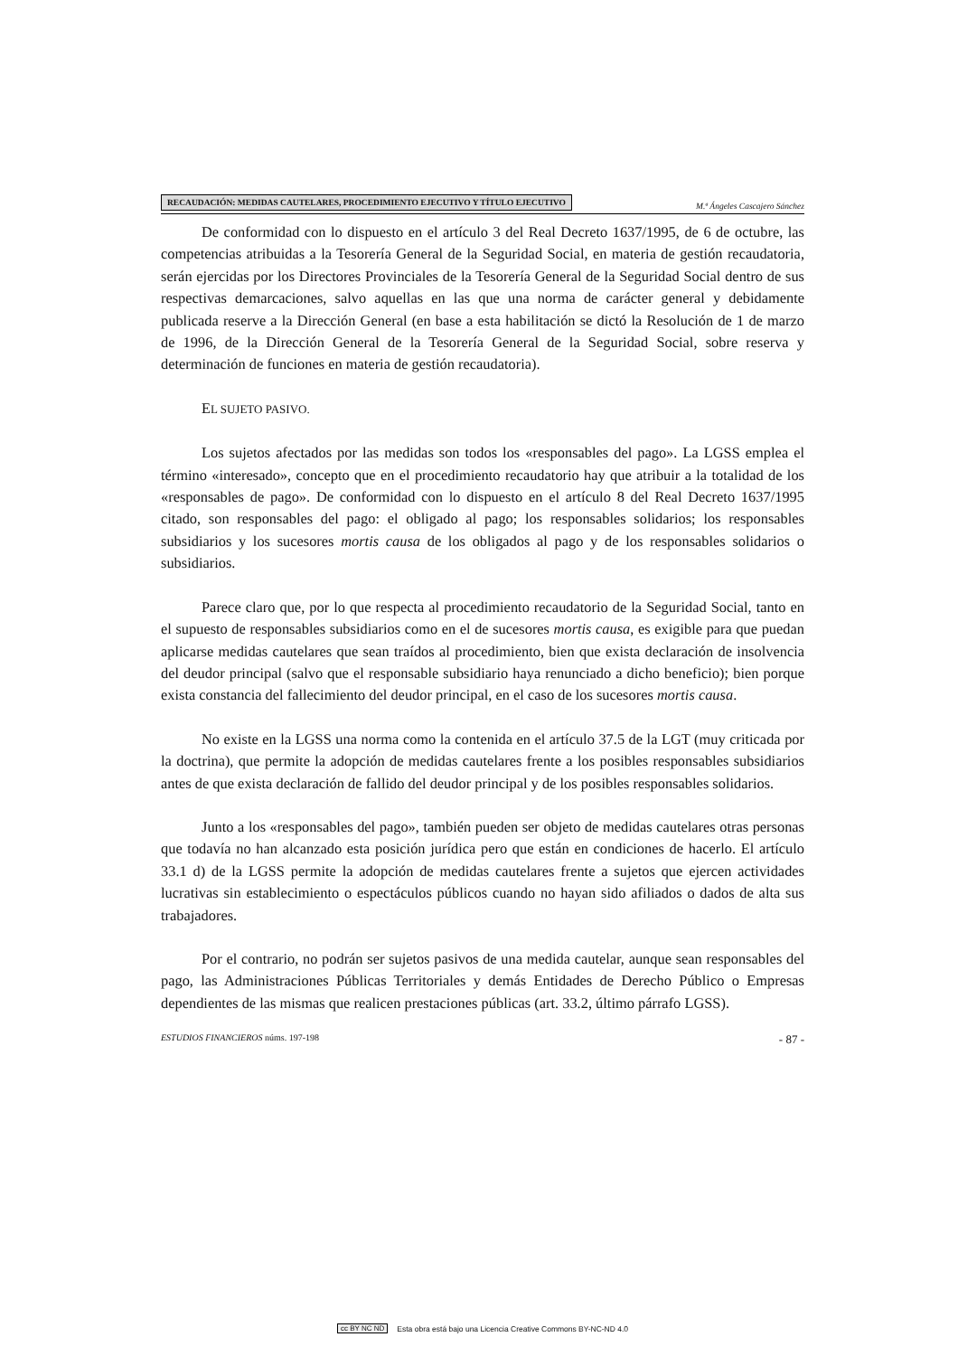RECAUDACIÓN: MEDIDAS CAUTELARES, PROCEDIMIENTO EJECUTIVO Y TÍTULO EJECUTIVO M.ª Ángeles Cascajero Sánchez
De conformidad con lo dispuesto en el artículo 3 del Real Decreto 1637/1995, de 6 de octubre, las competencias atribuidas a la Tesorería General de la Seguridad Social, en materia de gestión recaudatoria, serán ejercidas por los Directores Provinciales de la Tesorería General de la Seguridad Social dentro de sus respectivas demarcaciones, salvo aquellas en las que una norma de carácter general y debidamente publicada reserve a la Dirección General (en base a esta habilitación se dictó la Resolución de 1 de marzo de 1996, de la Dirección General de la Tesorería General de la Seguridad Social, sobre reserva y determinación de funciones en materia de gestión recaudatoria).
EL SUJETO PASIVO.
Los sujetos afectados por las medidas son todos los «responsables del pago». La LGSS emplea el término «interesado», concepto que en el procedimiento recaudatorio hay que atribuir a la totalidad de los «responsables de pago». De conformidad con lo dispuesto en el artículo 8 del Real Decreto 1637/1995 citado, son responsables del pago: el obligado al pago; los responsables solidarios; los responsables subsidiarios y los sucesores mortis causa de los obligados al pago y de los responsables solidarios o subsidiarios.
Parece claro que, por lo que respecta al procedimiento recaudatorio de la Seguridad Social, tanto en el supuesto de responsables subsidiarios como en el de sucesores mortis causa, es exigible para que puedan aplicarse medidas cautelares que sean traídos al procedimiento, bien que exista declaración de insolvencia del deudor principal (salvo que el responsable subsidiario haya renunciado a dicho beneficio); bien porque exista constancia del fallecimiento del deudor principal, en el caso de los sucesores mortis causa.
No existe en la LGSS una norma como la contenida en el artículo 37.5 de la LGT (muy criticada por la doctrina), que permite la adopción de medidas cautelares frente a los posibles responsables subsidiarios antes de que exista declaración de fallido del deudor principal y de los posibles responsables solidarios.
Junto a los «responsables del pago», también pueden ser objeto de medidas cautelares otras personas que todavía no han alcanzado esta posición jurídica pero que están en condiciones de hacerlo. El artículo 33.1 d) de la LGSS permite la adopción de medidas cautelares frente a sujetos que ejercen actividades lucrativas sin establecimiento o espectáculos públicos cuando no hayan sido afiliados o dados de alta sus trabajadores.
Por el contrario, no podrán ser sujetos pasivos de una medida cautelar, aunque sean responsables del pago, las Administraciones Públicas Territoriales y demás Entidades de Derecho Público o Empresas dependientes de las mismas que realicen prestaciones públicas (art. 33.2, último párrafo LGSS).
ESTUDIOS FINANCIEROS núms. 197-198 - 87 -
cc BY NC ND Esta obra está bajo una Licencia Creative Commons BY-NC-ND 4.0